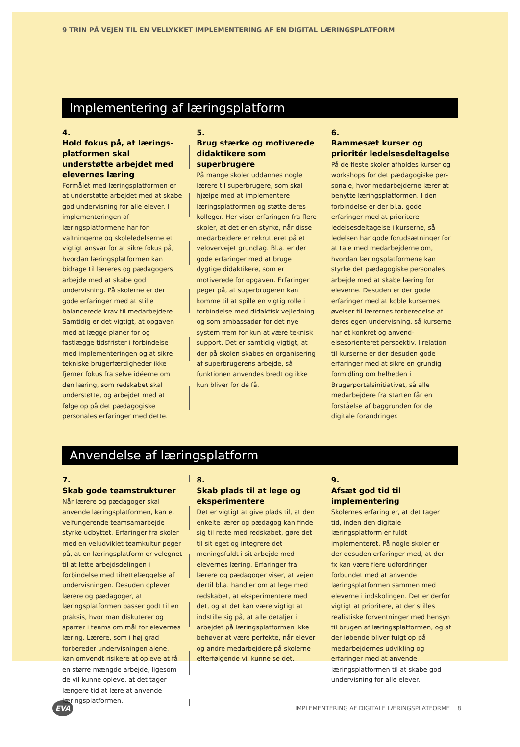9 TRIN PÅ VEJEN TIL EN VELLYKKET IMPLEMENTERING AF EN DIGITAL LÆRINGSPLATFORM
Implementering af læringsplatform
4.
Hold fokus på, at lærings­platformen skal understøtte arbejdet med elevernes læring
Formålet med læringsplatformen er at understøtte arbejdet med at skabe god undervisning for alle elever. I implemen­teringen af læringsplatformene har for­valtningerne og skoleledelserne et vigtigt ansvar for at sikre fokus på, hvordan læringsplatformen kan bidrage til læreres og pædagogers arbejde med at skabe god undervisning. På skolerne er der gode erfaringer med at stille balancerede krav til medarbejdere. Samtidig er det vigtigt, at opgaven med at lægge planer for og fastlægge tidsfrister i forbindelse med implementeringen og at sikre tek­niske brugerfærdigheder ikke fjerner fokus fra selve idéerne om den læring, som redskabet skal understøtte, og arbejdet med at følge op på det pæda­gogiske personales erfaringer med dette.
5.
Brug stærke og motiverede didaktikere som superbrugere
På mange skoler uddannes nogle lærere til superbrugere, som skal hjælpe med at implementere læringsplatformen og støtte deres kolleger. Her viser erfaringen fra flere skoler, at det er en styrke, når disse medarbejdere er rekrutteret på et velovervejet grundlag. Bl.a. er der gode erfaringer med at bruge dygtige didak­tikere, som er motiverede for opgaven. Erfaringer peger på, at superbrugeren kan komme til at spille en vigtig rolle i forbindelse med didaktisk vejledning og som ambassadør for det nye system frem for kun at være teknisk support. Det er samtidig vigtigt, at der på skolen skabes en organisering af superbrugerens arbejde, så funktionen anvendes bredt og ikke kun bliver for de få.
6.
Rammesæt kurser og prioritér ledelsesdeltagelse
På de fleste skoler afholdes kurser og workshops for det pædagogiske per­sonale, hvor medarbejderne lærer at benytte læringsplatformen. I den forbindelse er der bl.a. gode erfaringer med at prioritere ledelsesdeltagelse i kurserne, så ledelsen har gode forudsæt­ninger for at tale med medarbejderne om, hvordan læringsplatformene kan styrke det pædagogiske personales ar­bejde med at skabe læring for eleverne. Desuden er der gode erfaringer med at koble kursernes øvelser til lærernes forberedelse af deres egen undervisning, så kurserne har et konkret og anvend­elsesorienteret perspektiv. I relation til kurserne er der desuden gode erfaringer med at sikre en grundig formidling om helheden i Brugerportalsinitiativet, så alle medarbejdere fra starten får en forståelse af baggrunden for de digitale forandringer.
Anvendelse af læringsplatform
7.
Skab gode teamstrukturer
Når lærere og pædagoger skal anvende læringsplatformen, kan et velfungerende teamsamarbejde styrke udbyttet. Erfaringer fra skoler med en veludviklet teamkultur peger på, at en lærings­platform er velegnet til at lette arbejds­delingen i forbindelse med tilrettelæg­gelse af undervisningen. Desuden oplever lærere og pædagoger, at læringsplat­formen passer godt til en praksis, hvor man diskuterer og sparrer i teams om mål for elevernes læring. Lærere, som i høj grad forbereder undervisningen alene, kan omvendt risikere at opleve at få en større mængde arbejde, ligesom de vil kunne opleve, at det tager længere tid at lære at anvende læringsplatformen.
8.
Skab plads til at lege og eksperimentere
Det er vigtigt at give plads til, at den enkelte lærer og pædagog kan finde sig til rette med redskabet, gøre det til sit eget og integrere det meningsfuldt i sit arbejde med elevernes læring. Erfaringer fra lærere og pædagoger viser, at vejen dertil bl.a. handler om at lege med red­skabet, at eksperimentere med det, og at det kan være vigtigt at indstille sig på, at alle detaljer i arbejdet på lærings­platformen ikke behøver at være per­fekte, når elever og andre medarbejdere på skolerne efterfølgende vil kunne se det.
9.
Afsæt god tid til implementering
Skolernes erfaring er, at det tager tid, inden den digitale læringsplatform er fuldt implementeret. På nogle skoler er der desuden erfaringer med, at der fx kan være flere udfordringer forbundet med at anvende læringsplatformen sammen med eleverne i indskolingen. Det er derfor vigtigt at prioritere, at der stilles realistiske forventninger med hensyn til brugen af læringsplatformen, og at der løbende bliver fulgt op på medarbejdernes udvikling og erfaringer med at anvende læringsplatformen til at skabe god undervisning for alle elever.
EVA IMPLEMENTERING AF DIGITALE LÆRINGSPLATFORME 8